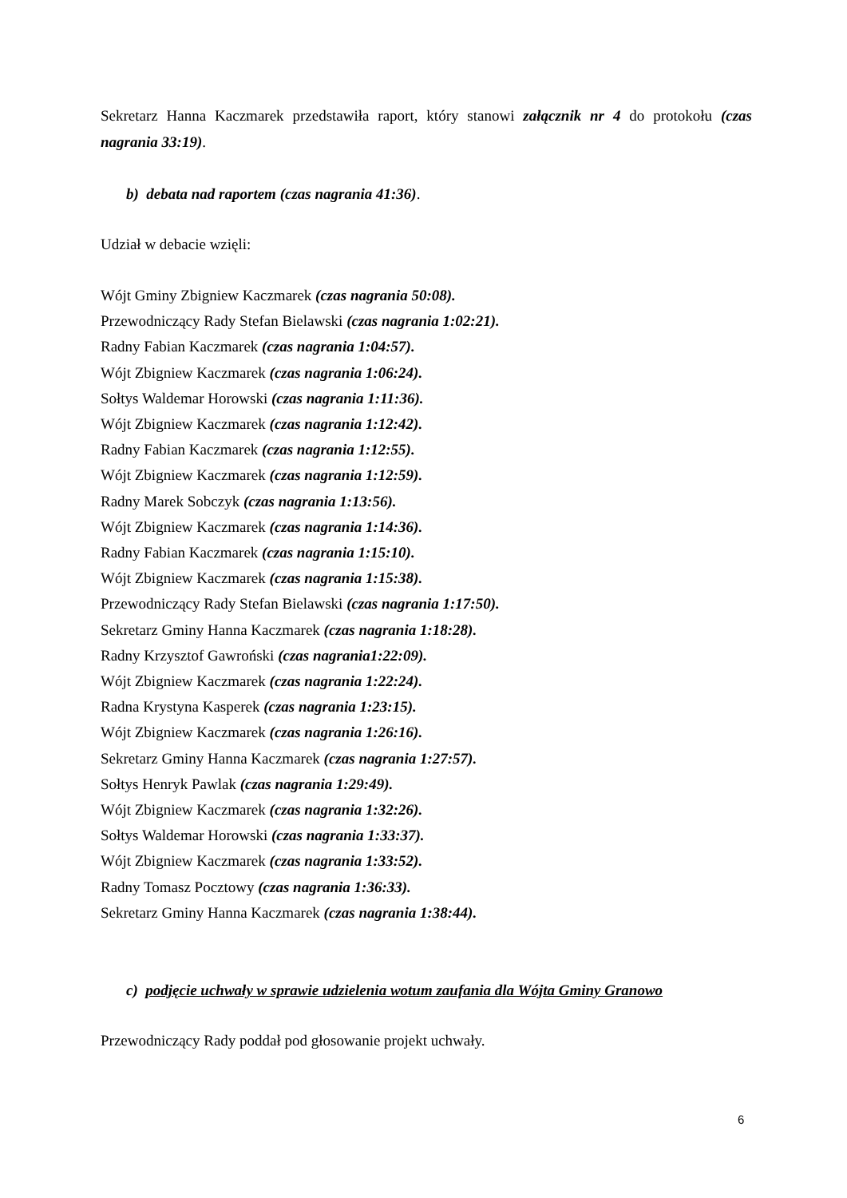Sekretarz Hanna Kaczmarek przedstawiła raport, który stanowi załącznik nr 4 do protokołu (czas nagrania 33:19).
b) debata nad raportem (czas nagrania 41:36).
Udział w debacie wzięli:
Wójt Gminy Zbigniew Kaczmarek (czas nagrania 50:08).
Przewodniczący Rady Stefan Bielawski (czas nagrania 1:02:21).
Radny Fabian Kaczmarek (czas nagrania 1:04:57).
Wójt Zbigniew Kaczmarek (czas nagrania 1:06:24).
Sołtys Waldemar Horowski (czas nagrania 1:11:36).
Wójt Zbigniew Kaczmarek (czas nagrania 1:12:42).
Radny Fabian Kaczmarek (czas nagrania 1:12:55).
Wójt Zbigniew Kaczmarek (czas nagrania 1:12:59).
Radny Marek Sobczyk (czas nagrania 1:13:56).
Wójt Zbigniew Kaczmarek (czas nagrania 1:14:36).
Radny Fabian Kaczmarek (czas nagrania 1:15:10).
Wójt Zbigniew Kaczmarek (czas nagrania 1:15:38).
Przewodniczący Rady Stefan Bielawski (czas nagrania 1:17:50).
Sekretarz Gminy Hanna Kaczmarek (czas nagrania 1:18:28).
Radny Krzysztof Gawroński (czas nagrania1:22:09).
Wójt Zbigniew Kaczmarek (czas nagrania 1:22:24).
Radna Krystyna Kasperek (czas nagrania 1:23:15).
Wójt Zbigniew Kaczmarek (czas nagrania 1:26:16).
Sekretarz Gminy Hanna Kaczmarek (czas nagrania 1:27:57).
Sołtys Henryk Pawlak (czas nagrania 1:29:49).
Wójt Zbigniew Kaczmarek (czas nagrania 1:32:26).
Sołtys Waldemar Horowski (czas nagrania 1:33:37).
Wójt Zbigniew Kaczmarek (czas nagrania 1:33:52).
Radny Tomasz Pocztowy (czas nagrania 1:36:33).
Sekretarz Gminy Hanna Kaczmarek (czas nagrania 1:38:44).
c) podjęcie uchwały w sprawie udzielenia wotum zaufania dla Wójta Gminy Granowo
Przewodniczący Rady poddał pod głosowanie projekt uchwały.
6